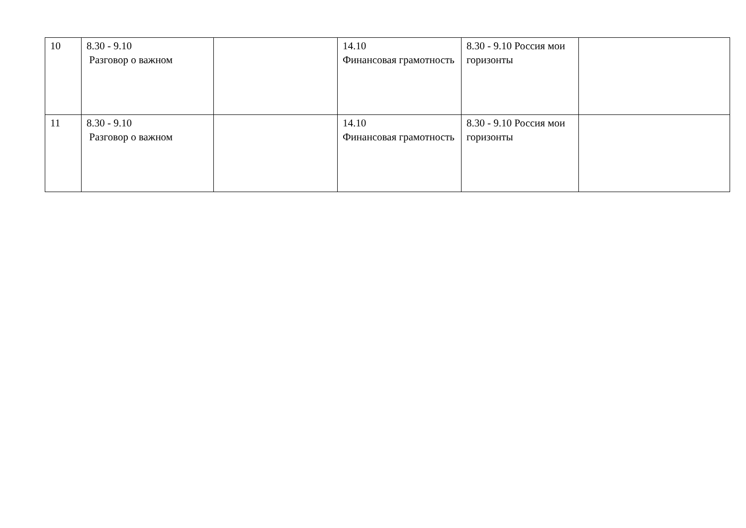| 10 | 8.30 - 9.10 Разговор о важном | | 14.10 Финансовая грамотность | 8.30 - 9.10 Россия мои горизонты | |
| 11 | 8.30 - 9.10 Разговор о важном | | 14.10 Финансовая грамотность | 8.30 - 9.10 Россия мои горизонты | |